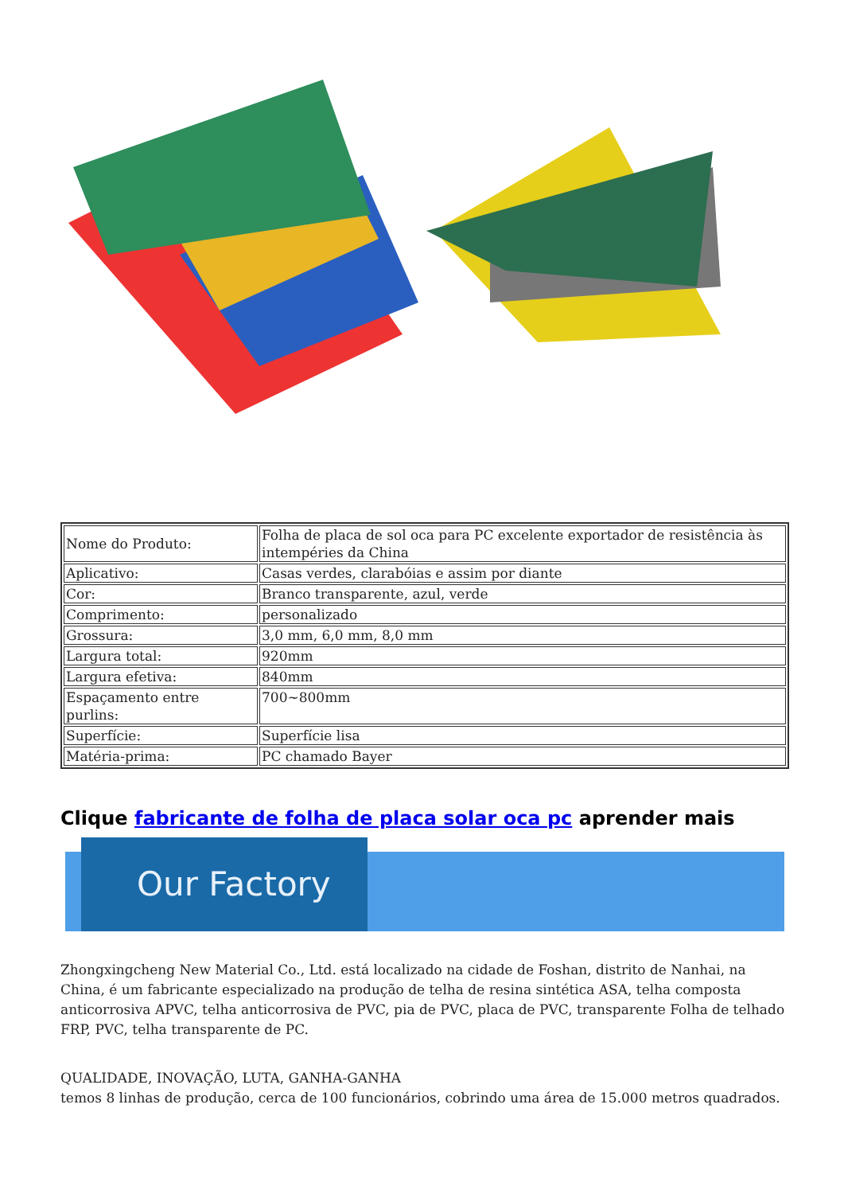| Nome do Produto: | Folha de placa de sol oca para PC excelente exportador de resistência às intempéries da China |
| Aplicativo: | Casas verdes, clarabóias e assim por diante |
| Cor: | Branco transparente, azul, verde |
| Comprimento: | personalizado |
| Grossura: | 3,0 mm, 6,0 mm, 8,0 mm |
| Largura total: | 920mm |
| Largura efetiva: | 840mm |
| Espaçamento entre purlins: | 700~800mm |
| Superfície: | Superfície lisa |
| Matéria-prima: | PC chamado Bayer |
Clique fabricante de folha de placa solar oca pc aprender mais
Our Factory
Zhongxingcheng New Material Co., Ltd. está localizado na cidade de Foshan, distrito de Nanhai, na China, é um fabricante especializado na produção de telha de resina sintética ASA, telha composta anticorrosiva APVC, telha anticorrosiva de PVC, pia de PVC, placa de PVC, transparente Folha de telhado FRP, PVC, telha transparente de PC.
QUALIDADE, INOVAÇÃO, LUTA, GANHA-GANHA
temos 8 linhas de produção, cerca de 100 funcionários, cobrindo uma área de 15.000 metros quadrados.